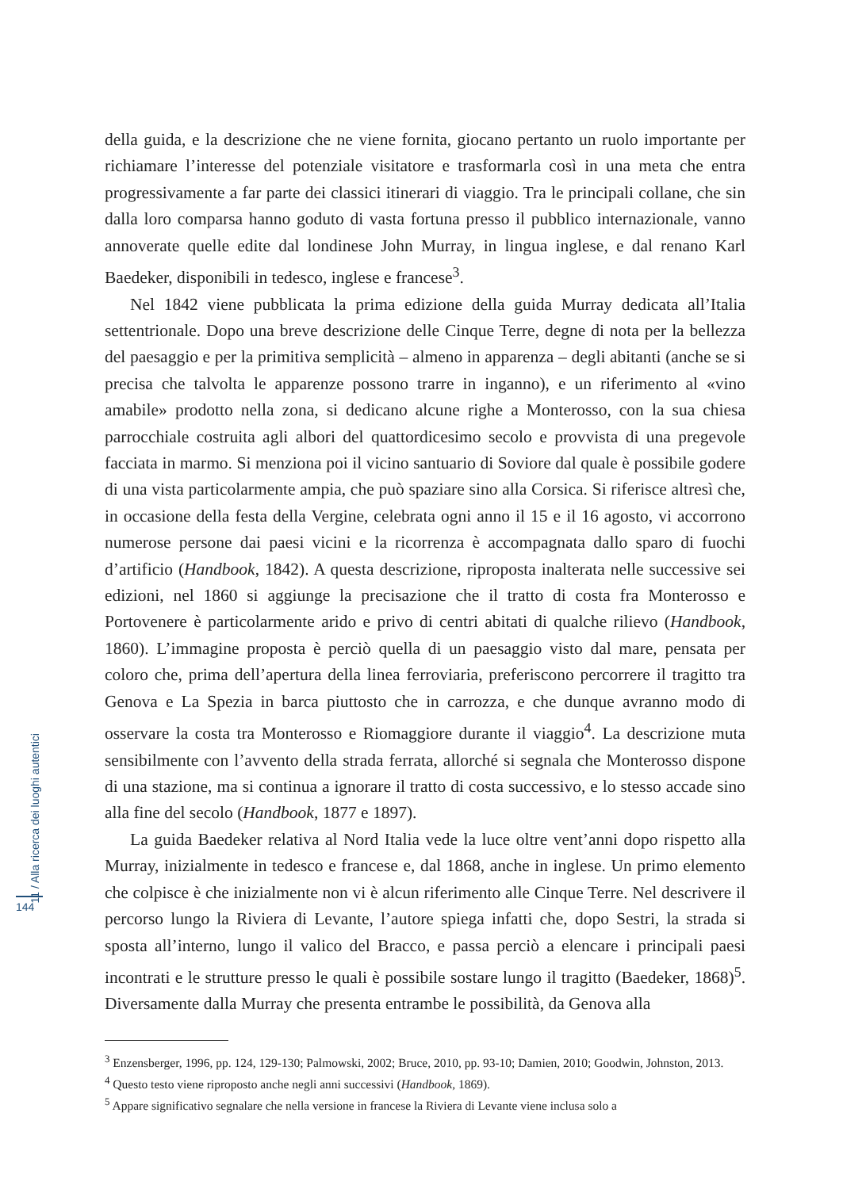della guida, e la descrizione che ne viene fornita, giocano pertanto un ruolo importante per richiamare l’interesse del potenziale visitatore e trasformarla così in una meta che entra progressivamente a far parte dei classici itinerari di viaggio. Tra le principali collane, che sin dalla loro comparsa hanno goduto di vasta fortuna presso il pubblico internazionale, vanno annoverate quelle edite dal londinese John Murray, in lingua inglese, e dal renano Karl Baedeker, disponibili in tedesco, inglese e francese<sup>3</sup>.
Nel 1842 viene pubblicata la prima edizione della guida Murray dedicata all’Italia settentrionale. Dopo una breve descrizione delle Cinque Terre, degne di nota per la bellezza del paesaggio e per la primitiva semplicità – almeno in apparenza – degli abitanti (anche se si precisa che talvolta le apparenze possono trarre in inganno), e un riferimento al «vino amabile» prodotto nella zona, si dedicano alcune righe a Monterosso, con la sua chiesa parrocchiale costruita agli albori del quattordicesimo secolo e provvista di una pregevole facciata in marmo. Si menziona poi il vicino santuario di Soviore dal quale è possibile godere di una vista particolarmente ampia, che può spaziare sino alla Corsica. Si riferisce altresì che, in occasione della festa della Vergine, celebrata ogni anno il 15 e il 16 agosto, vi accorrono numerose persone dai paesi vicini e la ricorrenza è accompagnata dallo sparo di fuochi d’artificio (Handbook, 1842). A questa descrizione, riproposta inalterata nelle successive sei edizioni, nel 1860 si aggiunge la precisazione che il tratto di costa fra Monterosso e Portovenere è particolarmente arido e privo di centri abitati di qualche rilievo (Handbook, 1860). L’immagine proposta è perciò quella di un paesaggio visto dal mare, pensata per coloro che, prima dell’apertura della linea ferroviaria, preferiscono percorrere il tragitto tra Genova e La Spezia in barca piuttosto che in carrozza, e che dunque avranno modo di osservare la costa tra Monterosso e Riomaggiore durante il viaggio<sup>4</sup>. La descrizione muta sensibilmente con l’avvento della strada ferrata, allorché si segnala che Monterosso dispone di una stazione, ma si continua a ignorare il tratto di costa successivo, e lo stesso accade sino alla fine del secolo (Handbook, 1877 e 1897).
La guida Baedeker relativa al Nord Italia vede la luce oltre vent’anni dopo rispetto alla Murray, inizialmente in tedesco e francese e, dal 1868, anche in inglese. Un primo elemento che colpisce è che inizialmente non vi è alcun riferimento alle Cinque Terre. Nel descrivere il percorso lungo la Riviera di Levante, l’autore spiega infatti che, dopo Sestri, la strada si sposta all’interno, lungo il valico del Bracco, e passa perciò a elencare i principali paesi incontrati e le strutture presso le quali è possibile sostare lungo il tragitto (Baedeker, 1868)<sup>5</sup>. Diversamente dalla Murray che presenta entrambe le possibilità, da Genova alla
<sup>3</sup> Enzensberger, 1996, pp. 124, 129-130; Palmowski, 2002; Bruce, 2010, pp. 93-10; Damien, 2010; Goodwin, Johnston, 2013.
<sup>4</sup> Questo testo viene riproposto anche negli anni successivi (Handbook, 1869).
<sup>5</sup> Appare significativo segnalare che nella versione in francese la Riviera di Levante viene inclusa solo a
11 / Alla ricerca dei luoghi autentici
144